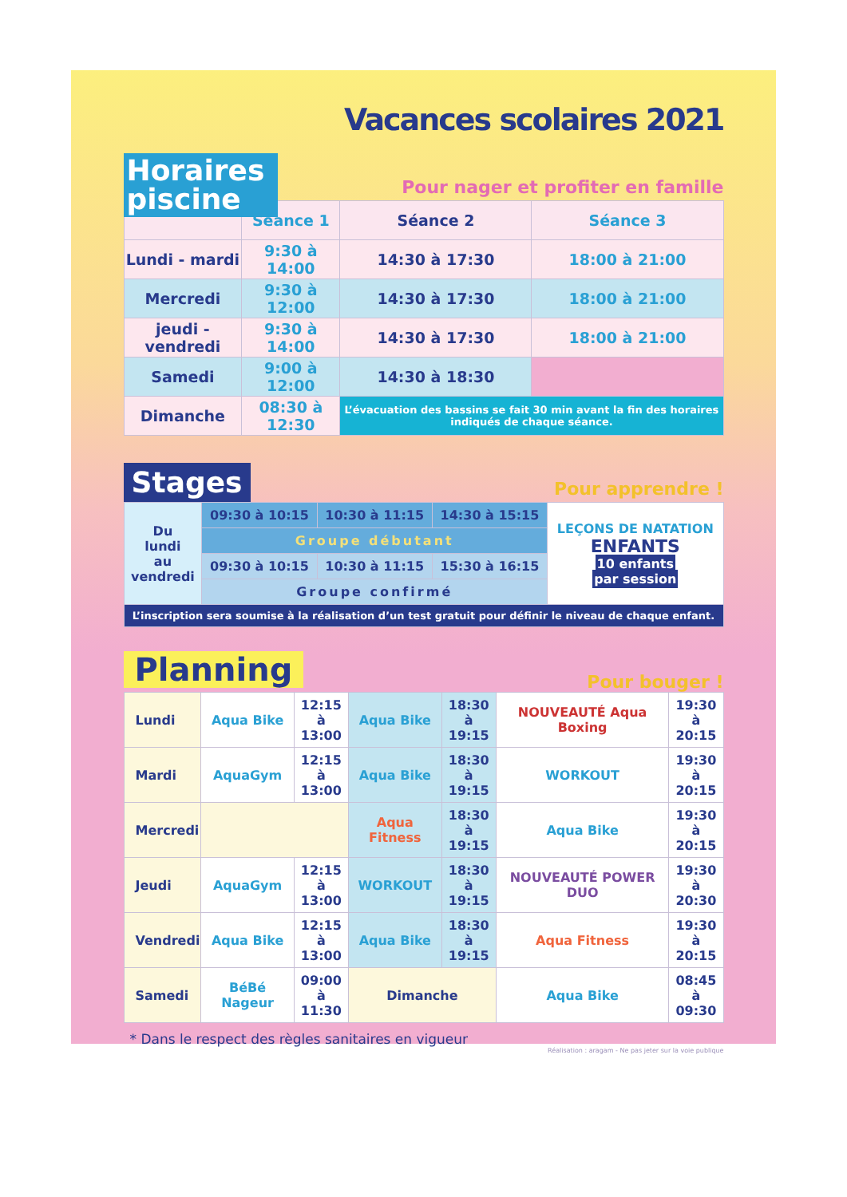Vacances scolaires 2021
Horaires piscine
Pour nager et profiter en famille
| | Séance 1 | Séance 2 | Séance 3 |
| --- | --- | --- | --- |
| Lundi - mardi | 9:30 à 14:00 | 14:30 à 17:30 | 18:00 à 21:00 |
| Mercredi | 9:30 à 12:00 | 14:30 à 17:30 | 18:00 à 21:00 |
| jeudi - vendredi | 9:30 à 14:00 | 14:30 à 17:30 | 18:00 à 21:00 |
| Samedi | 9:00 à 12:00 | 14:30 à 18:30 | |
| Dimanche | 08:30 à 12:30 | L’évacuation des bassins se fait 30 min avant la fin des horaires indiqués de chaque séance. | |
Stages Pour apprendre !
| Du lundi au vendredi | 09:30 à 10:15 | 10:30 à 11:15 | 14:30 à 15:15 | LEÇONS DE NATATION ENFANTS 10 enfants par session |
| | Groupe débutant | | | |
| | 09:30 à 10:15 | 10:30 à 11:15 | 15:30 à 16:15 | |
| | Groupe confirmé | | | |
| L’inscription sera soumise à la réalisation d’un test gratuit pour définir le niveau de chaque enfant. | | | | |
Planning Pour bouger !
| Lundi | Aqua Bike | 12:15 à 13:00 | Aqua Bike | 18:30 à 19:15 | NOUVEAUTÉ Aqua Boxing | 19:30 à 20:15 |
| Mardi | AquaGym | 12:15 à 13:00 | Aqua Bike | 18:30 à 19:15 | WORKOUT | 19:30 à 20:15 |
| Mercredi | | | Aqua Fitness | 18:30 à 19:15 | Aqua Bike | 19:30 à 20:15 |
| Jeudi | AquaGym | 12:15 à 13:00 | WORKOUT | 18:30 à 19:15 | NOUVEAUTÉ POWER DUO | 19:30 à 20:30 |
| Vendredi | Aqua Bike | 12:15 à 13:00 | Aqua Bike | 18:30 à 19:15 | Aqua Fitness | 19:30 à 20:15 |
| Samedi | BéBé Nageur | 09:00 à 11:30 | Dimanche | | Aqua Bike | 08:45 à 09:30 |
* Dans le respect des règles sanitaires en vigueur
Réalisation : aragam - Ne pas jeter sur la voie publique